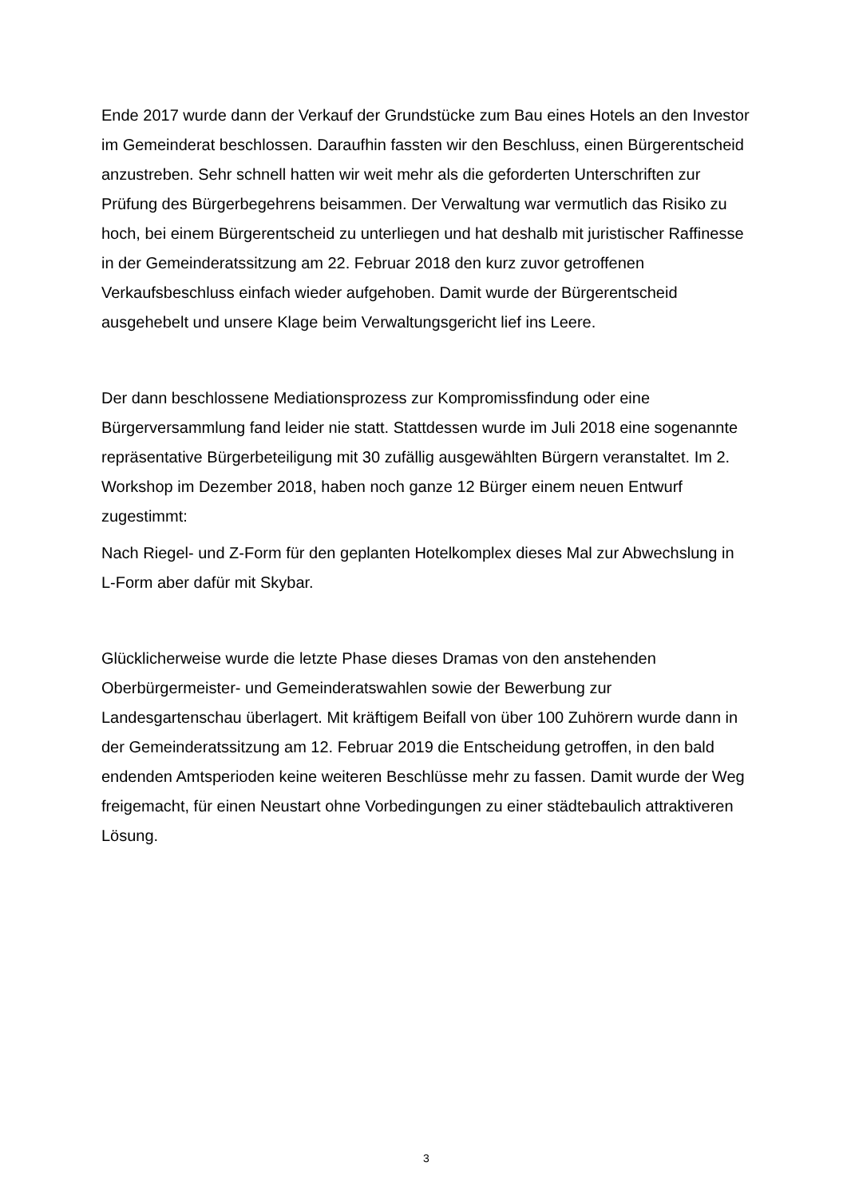Ende 2017 wurde dann der Verkauf der Grundstücke zum Bau eines Hotels an den Investor im Gemeinderat beschlossen. Daraufhin fassten wir den Beschluss, einen Bürgerentscheid anzustreben. Sehr schnell hatten wir weit mehr als die geforderten Unterschriften zur Prüfung des Bürgerbegehrens beisammen. Der Verwaltung war vermutlich das Risiko zu hoch, bei einem Bürgerentscheid zu unterliegen und hat deshalb mit juristischer Raffinesse in der Gemeinderatssitzung am 22. Februar 2018 den kurz zuvor getroffenen Verkaufsbeschluss einfach wieder aufgehoben. Damit wurde der Bürgerentscheid ausgehebelt und unsere Klage beim Verwaltungsgericht lief ins Leere.
Der dann beschlossene Mediationsprozess zur Kompromissfindung oder eine Bürgerversammlung fand leider nie statt. Stattdessen wurde im Juli 2018 eine sogenannte repräsentative Bürgerbeteiligung mit 30 zufällig ausgewählten Bürgern veranstaltet. Im 2. Workshop im Dezember 2018, haben noch ganze 12 Bürger einem neuen Entwurf zugestimmt:
Nach Riegel- und Z-Form für den geplanten Hotelkomplex dieses Mal zur Abwechslung in L-Form aber dafür mit Skybar.
Glücklicherweise wurde die letzte Phase dieses Dramas von den anstehenden Oberbürgermeister- und Gemeinderatswahlen sowie der Bewerbung zur Landesgartenschau überlagert. Mit kräftigem Beifall von über 100 Zuhörern wurde dann in der Gemeinderatssitzung am 12. Februar 2019 die Entscheidung getroffen, in den bald endenden Amtsperioden keine weiteren Beschlüsse mehr zu fassen. Damit wurde der Weg freigemacht, für einen Neustart ohne Vorbedingungen zu einer städtebaulich attraktiveren Lösung.
3